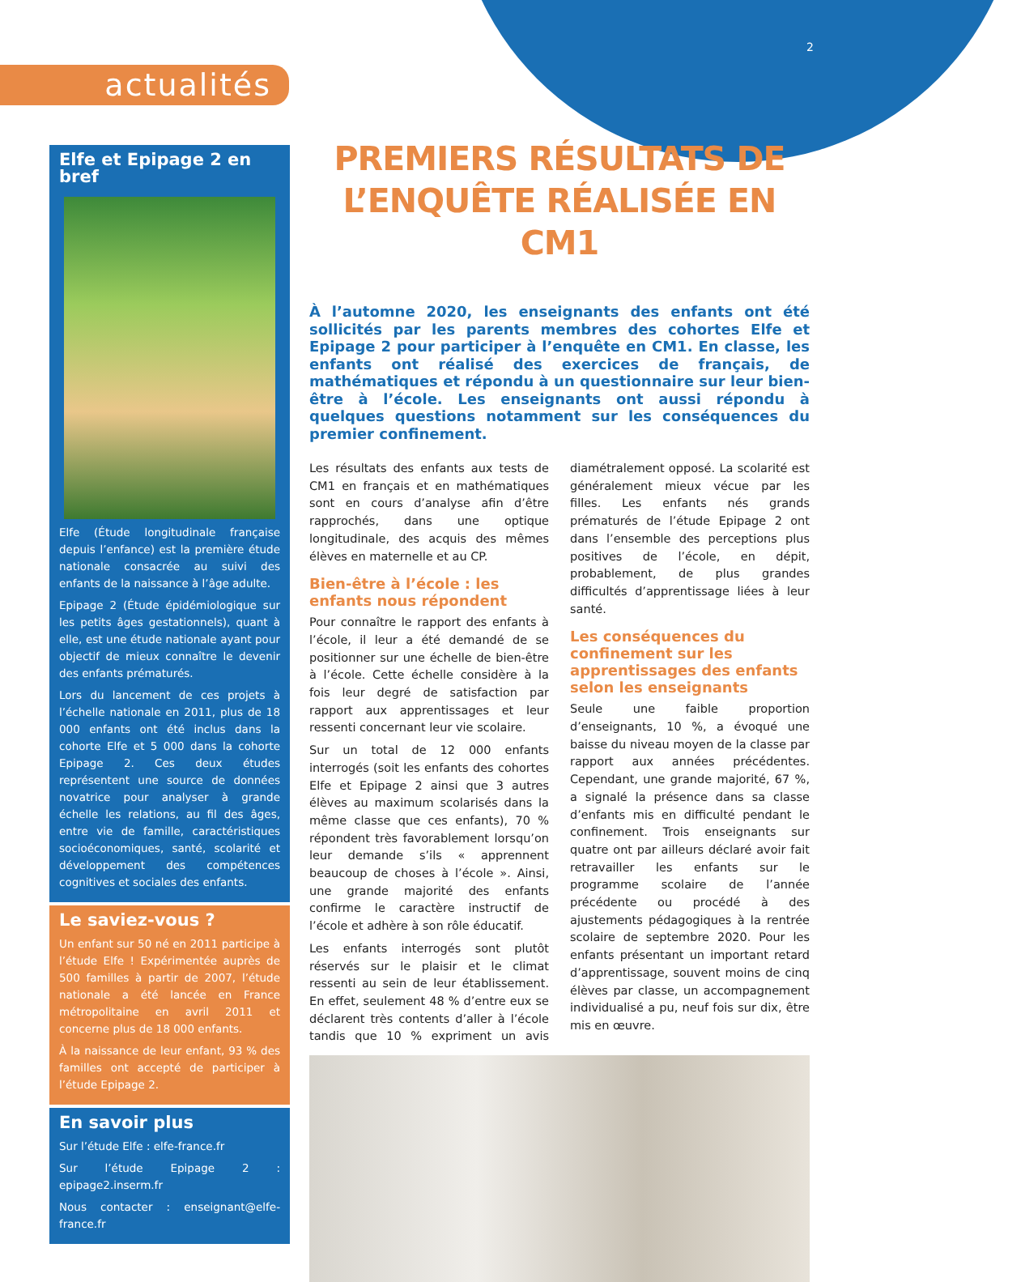2
actualités
Elfe et Epipage 2 en bref
Elfe (Étude longitudinale française depuis l’enfance) est la première étude nationale consacrée au suivi des enfants de la naissance à l’âge adulte.
Epipage 2 (Étude épidémiologique sur les petits âges gestationnels), quant à elle, est une étude nationale ayant pour objectif de mieux connaître le devenir des enfants prématurés.
Lors du lancement de ces projets à l’échelle nationale en 2011, plus de 18 000 enfants ont été inclus dans la cohorte Elfe et 5 000 dans la cohorte Epipage 2. Ces deux études représentent une source de données novatrice pour analyser à grande échelle les relations, au fil des âges, entre vie de famille, caractéristiques socioéconomiques, santé, scolarité et développement des compétences cognitives et sociales des enfants.
Le saviez-vous ?
Un enfant sur 50 né en 2011 participe à l’étude Elfe ! Expérimentée auprès de 500 familles à partir de 2007, l’étude nationale a été lancée en France métropolitaine en avril 2011 et concerne plus de 18 000 enfants.
À la naissance de leur enfant, 93 % des familles ont accepté de participer à l’étude Epipage 2.
En savoir plus
Sur l’étude Elfe : elfe-france.fr
Sur l’étude Epipage 2 : epipage2.inserm.fr
Nous contacter : enseignant@elfe-france.fr
PREMIERS RÉSULTATS DE L’ENQUÊTE RÉALISÉE EN CM1
À l’automne 2020, les enseignants des enfants ont été sollicités par les parents membres des cohortes Elfe et Epipage 2 pour participer à l’enquête en CM1. En classe, les enfants ont réalisé des exercices de français, de mathématiques et répondu à un questionnaire sur leur bien-être à l’école. Les enseignants ont aussi répondu à quelques questions notamment sur les conséquences du premier confinement.
Les résultats des enfants aux tests de CM1 en français et en mathématiques sont en cours d’analyse afin d’être rapprochés, dans une optique longitudinale, des acquis des mêmes élèves en maternelle et au CP.
Bien-être à l’école : les enfants nous répondent
Pour connaître le rapport des enfants à l’école, il leur a été demandé de se positionner sur une échelle de bien-être à l’école. Cette échelle considère à la fois leur degré de satisfaction par rapport aux apprentissages et leur ressenti concernant leur vie scolaire.
Sur un total de 12 000 enfants interrogés (soit les enfants des cohortes Elfe et Epipage 2 ainsi que 3 autres élèves au maximum scolarisés dans la même classe que ces enfants), 70 % répondent très favorablement lorsqu’on leur demande s’ils « apprennent beaucoup de choses à l’école ». Ainsi, une grande majorité des enfants confirme le caractère instructif de l’école et adhère à son rôle éducatif.
Les enfants interrogés sont plutôt réservés sur le plaisir et le climat ressenti au sein de leur établissement. En effet, seulement 48 % d’entre eux se déclarent très contents d’aller à l’école tandis que 10 % expriment un avis diamétralement opposé. La scolarité est généralement mieux vécue par les filles. Les enfants nés grands prématurés de l’étude Epipage 2 ont dans l’ensemble des perceptions plus positives de l’école, en dépit, probablement, de plus grandes difficultés d’apprentissage liées à leur santé.
Les conséquences du confinement sur les apprentissages des enfants selon les enseignants
Seule une faible proportion d’enseignants, 10 %, a évoqué une baisse du niveau moyen de la classe par rapport aux années précédentes. Cependant, une grande majorité, 67 %, a signalé la présence dans sa classe d’enfants mis en difficulté pendant le confinement. Trois enseignants sur quatre ont par ailleurs déclaré avoir fait retravailler les enfants sur le programme scolaire de l’année précédente ou procédé à des ajustements pédagogiques à la rentrée scolaire de septembre 2020. Pour les enfants présentant un important retard d’apprentissage, souvent moins de cinq élèves par classe, un accompagnement individualisé a pu, neuf fois sur dix, être mis en œuvre.